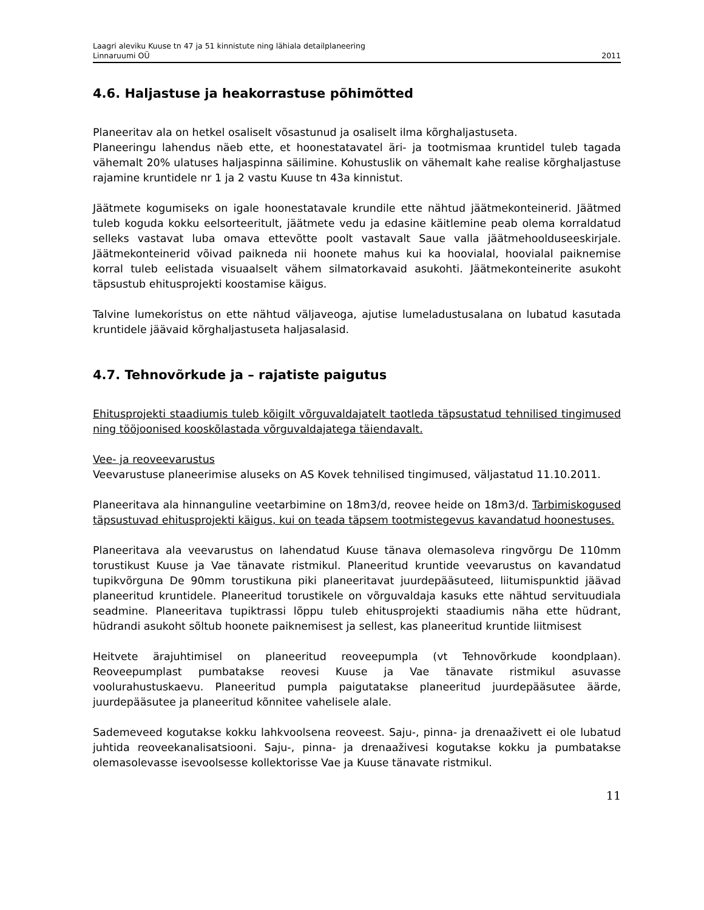Laagri aleviku Kuuse tn 47 ja 51 kinnistute ning lähiala detailplaneering
Linnaruumi OÜ 2011
4.6. Haljastuse ja heakorrastuse põhimõtted
Planeeritav ala on hetkel osaliselt võsastunud ja osaliselt ilma kõrghaljastuseta.
Planeeringu lahendus näeb ette, et hoonestatavatel äri- ja tootmismaa kruntidel tuleb tagada vähemalt 20% ulatuses haljaspinna säilimine. Kohustuslik on vähemalt kahe realise kõrghaljastuse rajamine kruntidele nr 1 ja 2 vastu Kuuse tn 43a kinnistut.
Jäätmete kogumiseks on igale hoonestatavale krundile ette nähtud jäätmekonteinerid. Jäätmed tuleb koguda kokku eelsorteeritult, jäätmete vedu ja edasine käitlemine peab olema korraldatud selleks vastavat luba omava ettevõtte poolt vastavalt Saue valla jäätmehoolduseeskirjale. Jäätmekonteinerid võivad paikneda nii hoonete mahus kui ka hoovialal, hoovialal paiknemise korral tuleb eelistada visuaalselt vähem silmatorkavaid asukohti. Jäätmekonteinerite asukoht täpsustub ehitusprojekti koostamise käigus.
Talvine lumekoristus on ette nähtud väljaveoga, ajutise lumeladustusalana on lubatud kasutada kruntidele jäävaid kõrghaljastuseta haljasalasid.
4.7. Tehnovõrkude ja – rajatiste paigutus
Ehitusprojekti staadiumis tuleb kõigilt võrguvaldajatelt taotleda täpsustatud tehnilised tingimused ning tööjoonised kooskõlastada võrguvaldajatega täiendavalt.
Vee- ja reoveevarustus
Veevarustuse planeerimise aluseks on AS Kovek tehnilised tingimused, väljastatud 11.10.2011.
Planeeritava ala hinnanguline veetarbimine on 18m3/d, reovee heide on 18m3/d. Tarbimiskogused täpsustuvad ehitusprojekti käigus, kui on teada täpsem tootmistegevus kavandatud hoonestuses.
Planeeritava ala veevarustus on lahendatud Kuuse tänava olemasoleva ringvõrgu De 110mm torustikust Kuuse ja Vae tänavate ristmikul. Planeeritud kruntide veevarustus on kavandatud tupikvõrguna De 90mm torustikuna piki planeeritavat juurdepääsuteed, liitumispunktid jäävad planeeritud kruntidele. Planeeritud torustikele on võrguvaldaja kasuks ette nähtud servituudiala seadmine. Planeeritava tupiktrassi lõppu tuleb ehitusprojekti staadiumis näha ette hüdrant, hüdrandi asukoht sõltub hoonete paiknemisest ja sellest, kas planeeritud kruntide liitmisest
Heitvete ärajuhtimisel on planeeritud reoveepumpla (vt Tehnovõrkude koondplaan). Reoveepumplast pumbatakse reovesi Kuuse ja Vae tänavate ristmikul asuvasse voolurahustuskaevu. Planeeritud pumpla paigutatakse planeeritud juurdepääsutee äärde, juurdepääsutee ja planeeritud kõnnitee vahelisele alale.
Sademeveed kogutakse kokku lahkvoolsena reoveest. Saju-, pinna- ja drenaaživett ei ole lubatud juhtida reoveekanalisatsiooni. Saju-, pinna- ja drenaaživesi kogutakse kokku ja pumbatakse olemasolevasse isevoolsesse kollektorisse Vae ja Kuuse tänavate ristmikul.
11